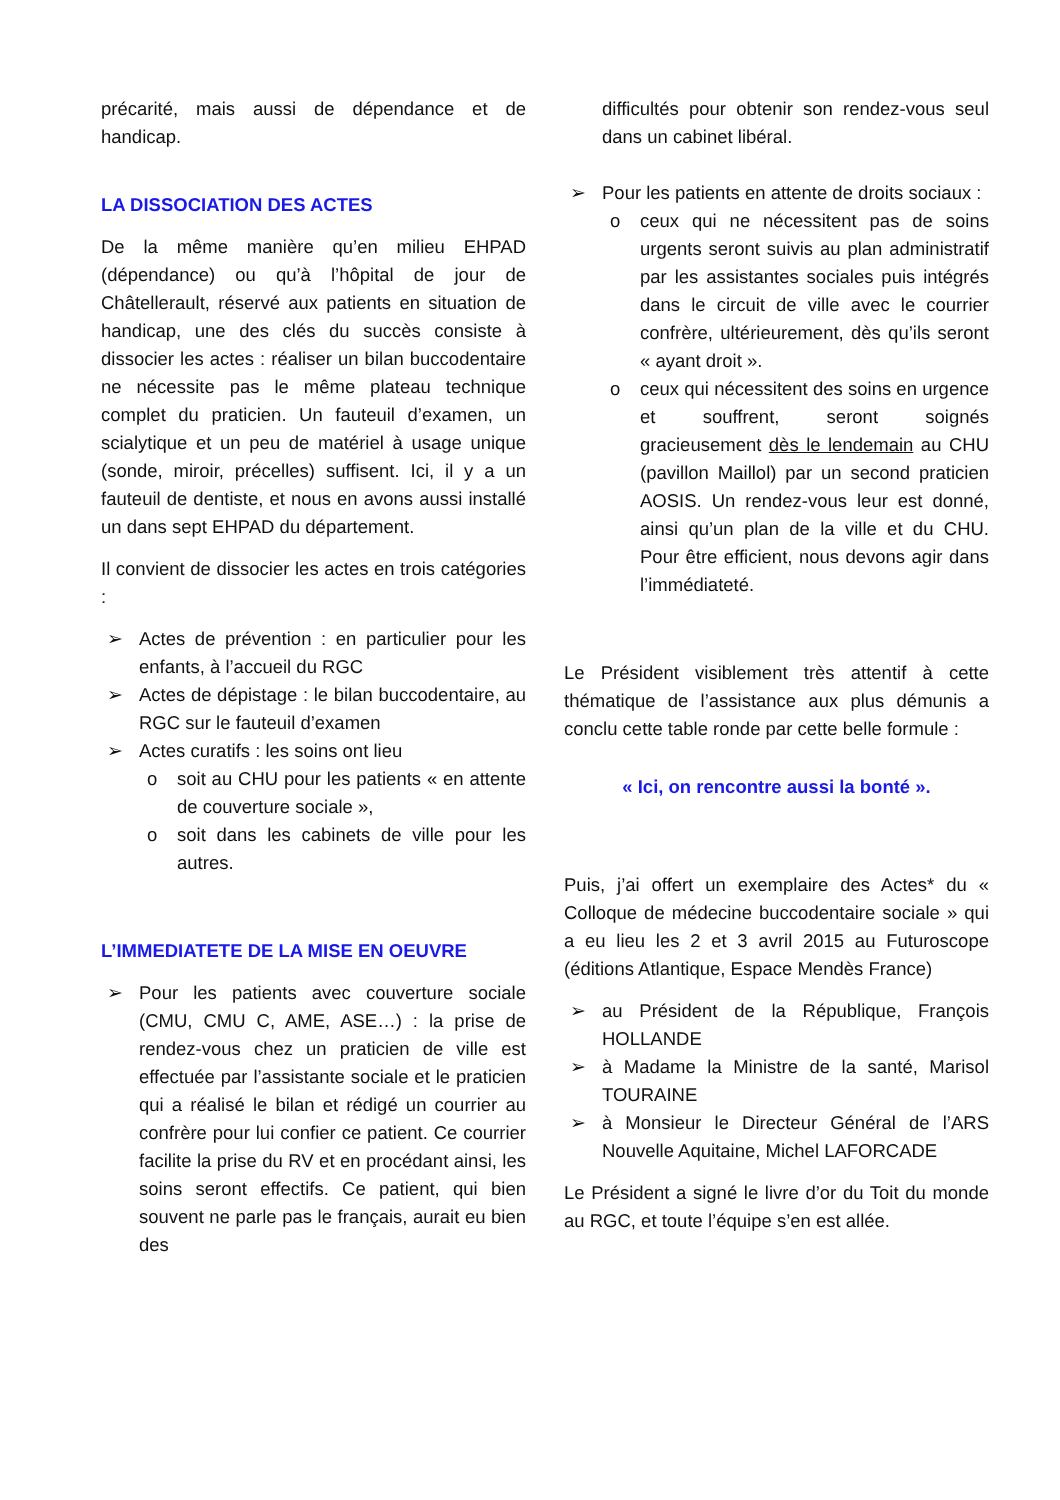précarité, mais aussi de dépendance et de handicap.
LA DISSOCIATION DES ACTES
De la même manière qu’en milieu EHPAD (dépendance) ou qu’à l’hôpital de jour de Châtellerault, réservé aux patients en situation de handicap, une des clés du succès consiste à dissocier les actes : réaliser un bilan buccodentaire ne nécessite pas le même plateau technique complet du praticien. Un fauteuil d’examen, un scialytique et un peu de matériel à usage unique (sonde, miroir, précelles) suffisent. Ici, il y a un fauteuil de dentiste, et nous en avons aussi installé un dans sept EHPAD du département.
Il convient de dissocier les actes en trois catégories :
Actes de prévention : en particulier pour les enfants, à l’accueil du RGC
Actes de dépistage : le bilan buccodentaire, au RGC sur le fauteuil d’examen
Actes curatifs : les soins ont lieu
soit au CHU pour les patients « en attente de couverture sociale »,
soit dans les cabinets de ville pour les autres.
L’IMMEDIATETE DE LA MISE EN OEUVRE
Pour les patients avec couverture sociale (CMU, CMU C, AME, ASE…) : la prise de rendez-vous chez un praticien de ville est effectuée par l’assistante sociale et le praticien qui a réalisé le bilan et rédigé un courrier au confrère pour lui confier ce patient. Ce courrier facilite la prise du RV et en procédant ainsi, les soins seront effectifs. Ce patient, qui bien souvent ne parle pas le français, aurait eu bien des
difficultés pour obtenir son rendez-vous seul dans un cabinet libéral.
Pour les patients en attente de droits sociaux :
ceux qui ne nécessitent pas de soins urgents seront suivis au plan administratif par les assistantes sociales puis intégrés dans le circuit de ville avec le courrier confrère, ultérieurement, dès qu’ils seront « ayant droit ».
ceux qui nécessitent des soins en urgence et souffrent, seront soignés gracieusement dès le lendemain au CHU (pavillon Maillol) par un second praticien AOSIS. Un rendez-vous leur est donné, ainsi qu’un plan de la ville et du CHU. Pour être efficient, nous devons agir dans l’immédiateté.
Le Président visiblement très attentif à cette thématique de l’assistance aux plus démunis a conclu cette table ronde par cette belle formule :
« Ici, on rencontre aussi la bonté ».
Puis, j’ai offert un exemplaire des Actes* du « Colloque de médecine buccodentaire sociale » qui a eu lieu les 2 et 3 avril 2015 au Futuroscope (éditions Atlantique, Espace Mendès France)
au Président de la République, François HOLLANDE
à Madame la Ministre de la santé, Marisol TOURAINE
à Monsieur le Directeur Général de l’ARS Nouvelle Aquitaine, Michel LAFORCADE
Le Président a signé le livre d’or du Toit du monde au RGC, et toute l’équipe s’en est allée.